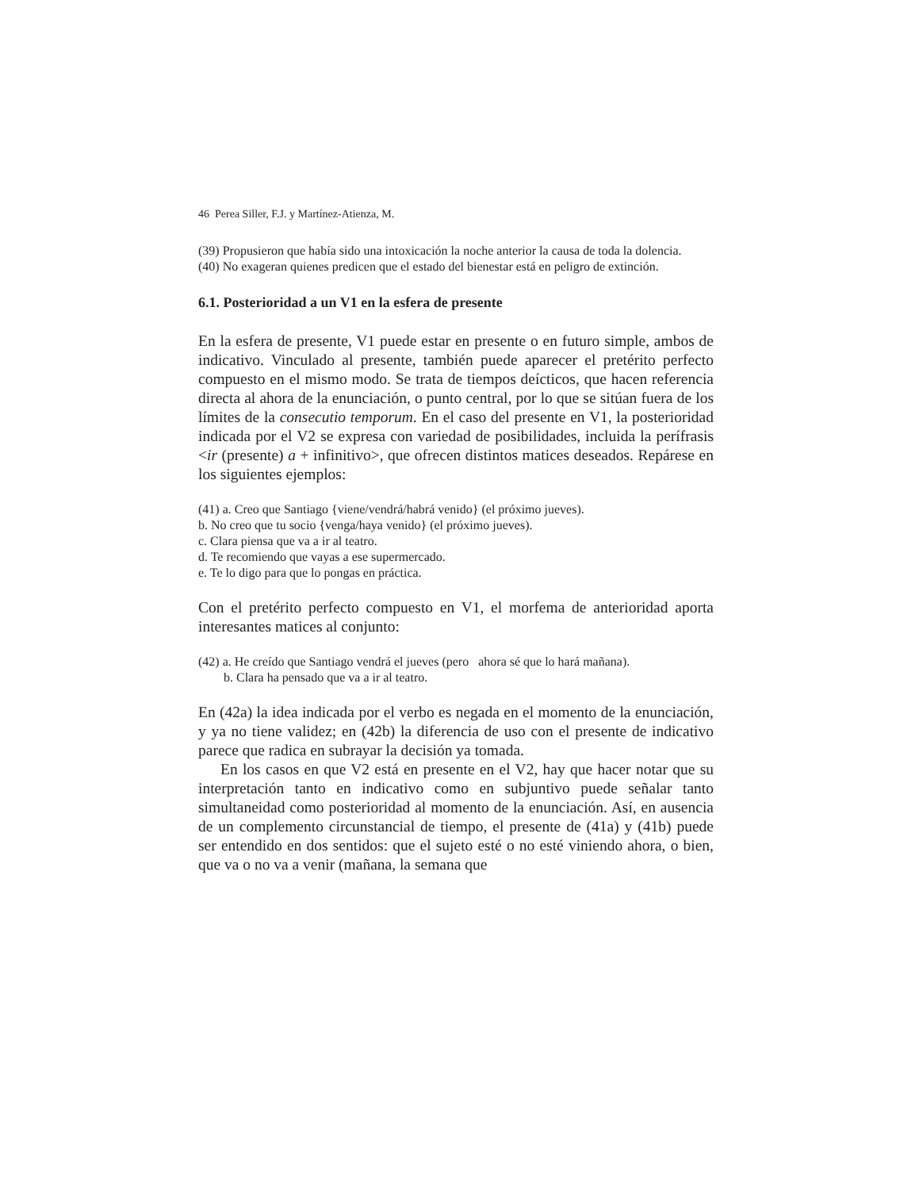46 Perea Siller, F.J. y Martínez-Atienza, M.
(39) Propusieron que había sido una intoxicación la noche anterior la causa de toda la dolencia.
(40) No exageran quienes predicen que el estado del bienestar está en peligro de extinción.
6.1. Posterioridad a un V1 en la esfera de presente
En la esfera de presente, V1 puede estar en presente o en futuro simple, ambos de indicativo. Vinculado al presente, también puede aparecer el pretérito perfecto compuesto en el mismo modo. Se trata de tiempos deícticos, que hacen referencia directa al ahora de la enunciación, o punto central, por lo que se sitúan fuera de los límites de la consecutio temporum. En el caso del presente en V1, la posterioridad indicada por el V2 se expresa con variedad de posibilidades, incluida la perífrasis <ir (presente) a + infinitivo>, que ofrecen distintos matices deseados. Repárese en los siguientes ejemplos:
(41) a. Creo que Santiago {viene/vendrá/habrá venido} (el próximo jueves).
b. No creo que tu socio {venga/haya venido} (el próximo jueves).
c. Clara piensa que va a ir al teatro.
d. Te recomiendo que vayas a ese supermercado.
e. Te lo digo para que lo pongas en práctica.
Con el pretérito perfecto compuesto en V1, el morfema de anterioridad aporta interesantes matices al conjunto:
(42) a. He creído que Santiago vendrá el jueves (pero ahora sé que lo hará mañana).
b. Clara ha pensado que va a ir al teatro.
En (42a) la idea indicada por el verbo es negada en el momento de la enunciación, y ya no tiene validez; en (42b) la diferencia de uso con el presente de indicativo parece que radica en subrayar la decisión ya tomada.
En los casos en que V2 está en presente en el V2, hay que hacer notar que su interpretación tanto en indicativo como en subjuntivo puede señalar tanto simultaneidad como posterioridad al momento de la enunciación. Así, en ausencia de un complemento circunstancial de tiempo, el presente de (41a) y (41b) puede ser entendido en dos sentidos: que el sujeto esté o no esté viniendo ahora, o bien, que va o no va a venir (mañana, la semana que